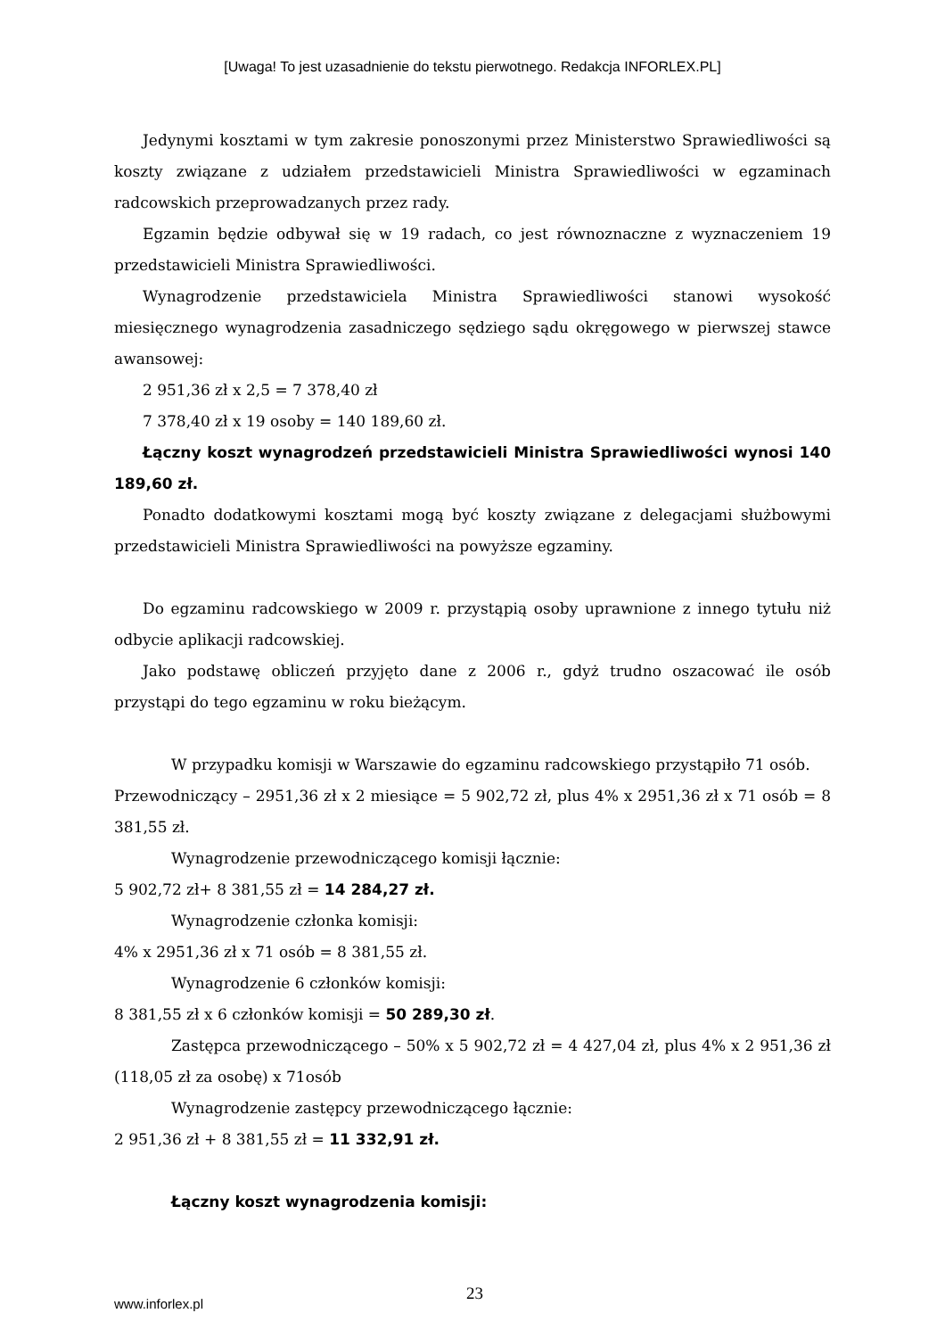[Uwaga! To jest uzasadnienie do tekstu pierwotnego. Redakcja INFORLEX.PL]
Jedynymi kosztami w tym zakresie ponoszonymi przez Ministerstwo Sprawiedliwości są koszty związane z udziałem przedstawicieli Ministra Sprawiedliwości w egzaminach radcowskich przeprowadzanych przez rady.
Egzamin będzie odbywał się w 19 radach, co jest równoznaczne z wyznaczeniem 19 przedstawicieli Ministra Sprawiedliwości.
Wynagrodzenie przedstawiciela Ministra Sprawiedliwości stanowi wysokość miesięcznego wynagrodzenia zasadniczego sędziego sądu okręgowego w pierwszej stawce awansowej:
2 951,36 zł x 2,5 = 7 378,40 zł
7 378,40 zł x 19 osoby = 140 189,60 zł.
Łączny koszt wynagrodzeń przedstawicieli Ministra Sprawiedliwości wynosi 140 189,60 zł.
Ponadto dodatkowymi kosztami mogą być koszty związane z delegacjami służbowymi przedstawicieli Ministra Sprawiedliwości na powyższe egzaminy.
Do egzaminu radcowskiego w 2009 r. przystąpią osoby uprawnione z innego tytułu niż odbycie aplikacji radcowskiej.
Jako podstawę obliczeń przyjęto dane z 2006 r., gdyż trudno oszacować ile osób przystąpi do tego egzaminu w roku bieżącym.
W przypadku komisji w Warszawie do egzaminu radcowskiego przystąpiło 71 osób.
Przewodniczący – 2951,36 zł x 2 miesiące = 5 902,72 zł, plus 4% x 2951,36 zł x 71 osób = 8 381,55 zł.
Wynagrodzenie przewodniczącego komisji łącznie:
5 902,72 zł+ 8 381,55 zł = 14 284,27 zł.
Wynagrodzenie członka komisji:
4% x 2951,36 zł x 71 osób = 8 381,55 zł.
Wynagrodzenie 6 członków komisji:
8 381,55 zł x 6 członków komisji = 50 289,30 zł.
Zastępca przewodniczącego – 50% x 5 902,72 zł = 4 427,04 zł, plus 4% x 2 951,36 zł (118,05 zł za osobę) x 71osób
Wynagrodzenie zastępcy przewodniczącego łącznie:
2 951,36 zł + 8 381,55 zł = 11 332,91 zł.
Łączny koszt wynagrodzenia komisji:
www.inforlex.pl
23